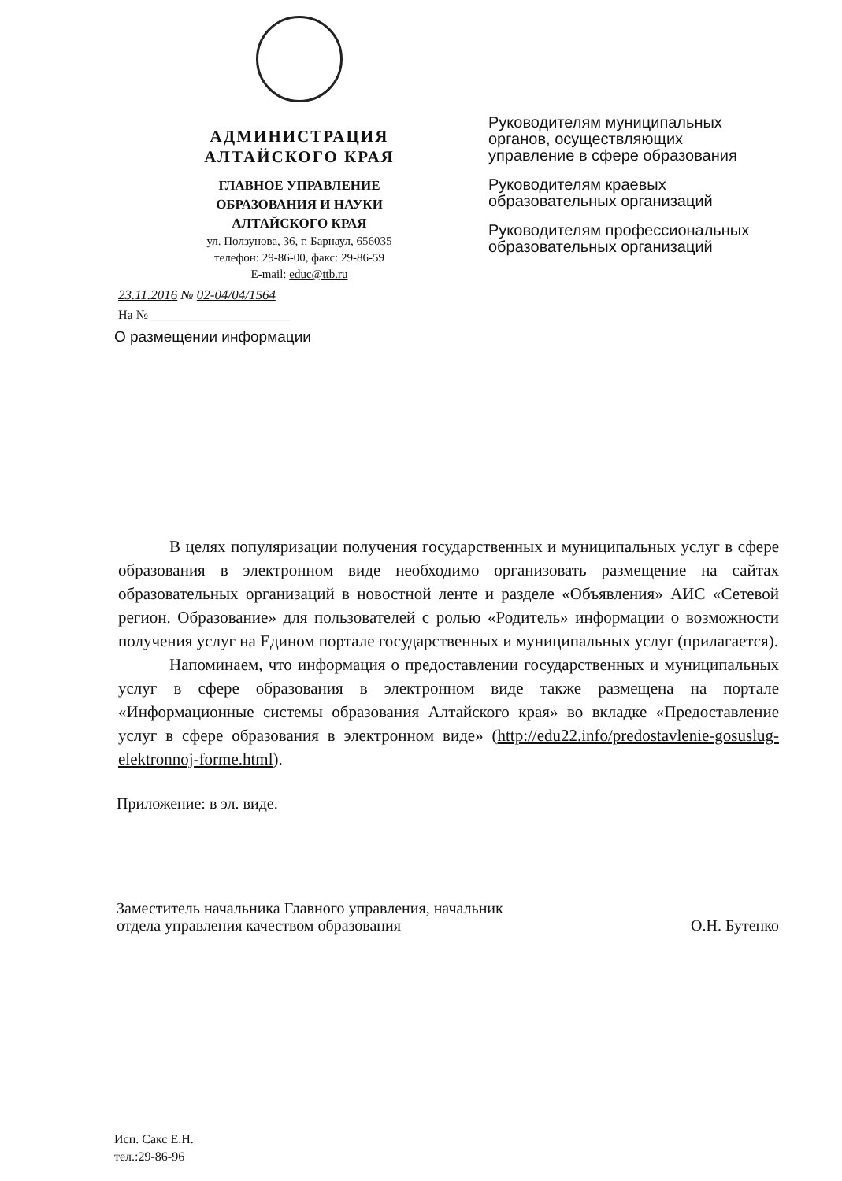АДМИНИСТРАЦИЯ
АЛТАЙСКОГО КРАЯ
ГЛАВНОЕ УПРАВЛЕНИЕ
ОБРАЗОВАНИЯ И НАУКИ
АЛТАЙСКОГО КРАЯ
ул. Ползунова, 36, г. Барнаул, 656035
телефон: 29-86-00, факс: 29-86-59
E-mail: educ@ttb.ru
Руководителям муниципальных органов, осуществляющих управление в сфере образования
Руководителям краевых образовательных организаций
Руководителям профессиональных образовательных организаций
23.11.2016 № 02-04/04/1564
На № ______________________
О размещении информации
В целях популяризации получения государственных и муниципальных услуг в сфере образования в электронном виде необходимо организовать размещение на сайтах образовательных организаций в новостной ленте и разделе «Объявления» АИС «Сетевой регион. Образование» для пользователей с ролью «Родитель» информации о возможности получения услуг на Едином портале государственных и муниципальных услуг (прилагается).
Напоминаем, что информация о предоставлении государственных и муниципальных услуг в сфере образования в электронном виде также размещена на портале «Информационные системы образования Алтайского края» во вкладке «Предоставление услуг в сфере образования в электронном виде» (http://edu22.info/predostavlenie-gosuslug-elektronnoj-forme.html).
Приложение: в эл. виде.
Заместитель начальника Главного управления, начальник отдела управления качеством образования
О.Н. Бутенко
Исп. Сакс Е.Н.
тел.:29-86-96